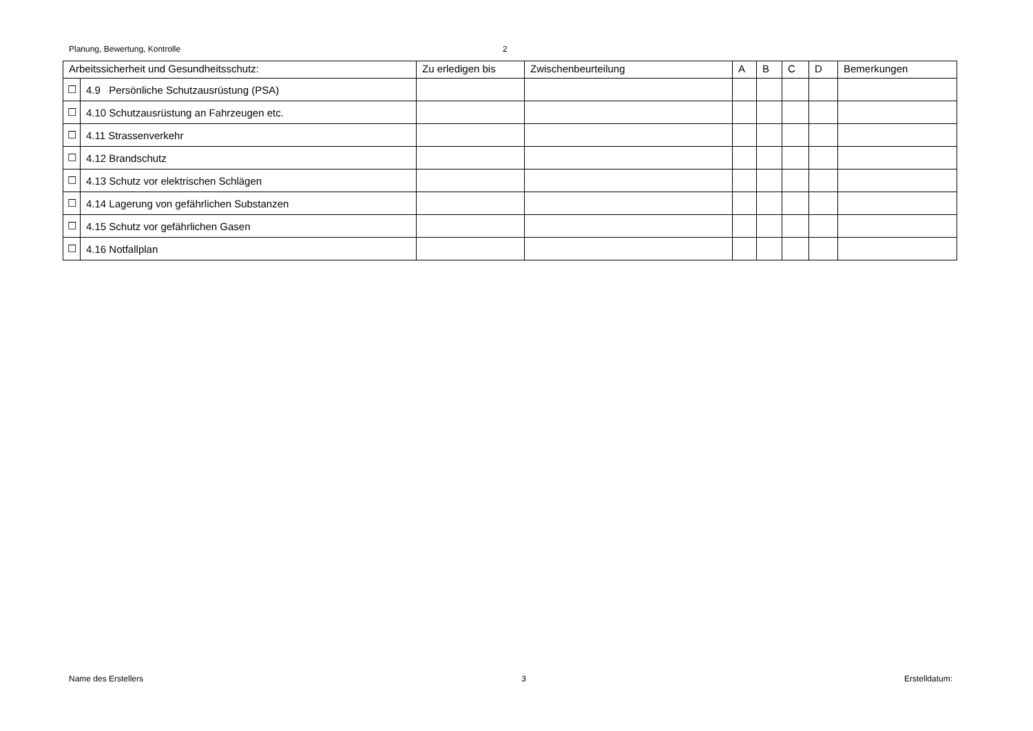Planung, Bewertung, Kontrolle 2
| Arbeitssicherheit und Gesundheitsschutz: | | Zu erledigen bis | Zwischenbeurteilung | A | B | C | D | Bemerkungen |
| --- | --- | --- | --- | --- | --- | --- | --- | --- |
| ☐ | 4.9 Persönliche Schutzausrüstung (PSA) | | | | | | | |
| ☐ | 4.10 Schutzausrüstung an Fahrzeugen etc. | | | | | | | |
| ☐ | 4.11 Strassenverkehr | | | | | | | |
| ☐ | 4.12 Brandschutz | | | | | | | |
| ☐ | 4.13 Schutz vor elektrischen Schlägen | | | | | | | |
| ☐ | 4.14 Lagerung von gefährlichen Substanzen | | | | | | | |
| ☐ | 4.15 Schutz vor gefährlichen Gasen | | | | | | | |
| ☐ | 4.16 Notfallplan | | | | | | | |
Name des Erstellers 3 Erstelldatum: